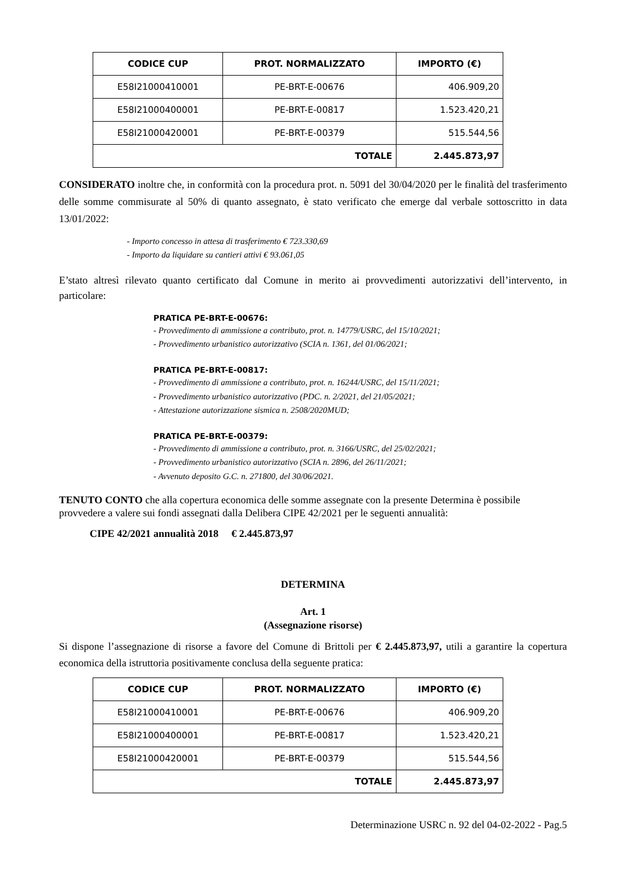| CODICE CUP | PROT. NORMALIZZATO | IMPORTO (€) |
| --- | --- | --- |
| E58I21000410001 | PE-BRT-E-00676 | 406.909,20 |
| E58I21000400001 | PE-BRT-E-00817 | 1.523.420,21 |
| E58I21000420001 | PE-BRT-E-00379 | 515.544,56 |
| TOTALE | | 2.445.873,97 |
CONSIDERATO inoltre che, in conformità con la procedura prot. n. 5091 del 30/04/2020 per le finalità del trasferimento delle somme commisurate al 50% di quanto assegnato, è stato verificato che emerge dal verbale sottoscritto in data 13/01/2022:
- Importo concesso in attesa di trasferimento € 723.330,69
- Importo da liquidare su cantieri attivi € 93.061,05
E’stato altresì rilevato quanto certificato dal Comune in merito ai provvedimenti autorizzativi dell’intervento, in particolare:
PRATICA PE-BRT-E-00676:
- Provvedimento di ammissione a contributo, prot. n. 14779/USRC, del 15/10/2021;
- Provvedimento urbanistico autorizzativo (SCIA n. 1361, del 01/06/2021;
PRATICA PE-BRT-E-00817:
- Provvedimento di ammissione a contributo, prot. n. 16244/USRC, del 15/11/2021;
- Provvedimento urbanistico autorizzativo (PDC. n. 2/2021, del 21/05/2021;
- Attestazione autorizzazione sismica n. 2508/2020MUD;
PRATICA PE-BRT-E-00379:
- Provvedimento di ammissione a contributo, prot. n. 3166/USRC, del 25/02/2021;
- Provvedimento urbanistico autorizzativo (SCIA n. 2896, del 26/11/2021;
- Avvenuto deposito G.C. n. 271800, del 30/06/2021.
TENUTO CONTO che alla copertura economica delle somme assegnate con la presente Determina è possibile provvedere a valere sui fondi assegnati dalla Delibera CIPE 42/2021 per le seguenti annualità:
CIPE 42/2021 annualità 2018 € 2.445.873,97
DETERMINA
Art. 1
(Assegnazione risorse)
Si dispone l’assegnazione di risorse a favore del Comune di Brittoli per € 2.445.873,97, utili a garantire la copertura economica della istruttoria positivamente conclusa della seguente pratica:
| CODICE CUP | PROT. NORMALIZZATO | IMPORTO (€) |
| --- | --- | --- |
| E58I21000410001 | PE-BRT-E-00676 | 406.909,20 |
| E58I21000400001 | PE-BRT-E-00817 | 1.523.420,21 |
| E58I21000420001 | PE-BRT-E-00379 | 515.544,56 |
| TOTALE | | 2.445.873,97 |
Determinazione USRC n. 92 del 04-02-2022 - Pag.5